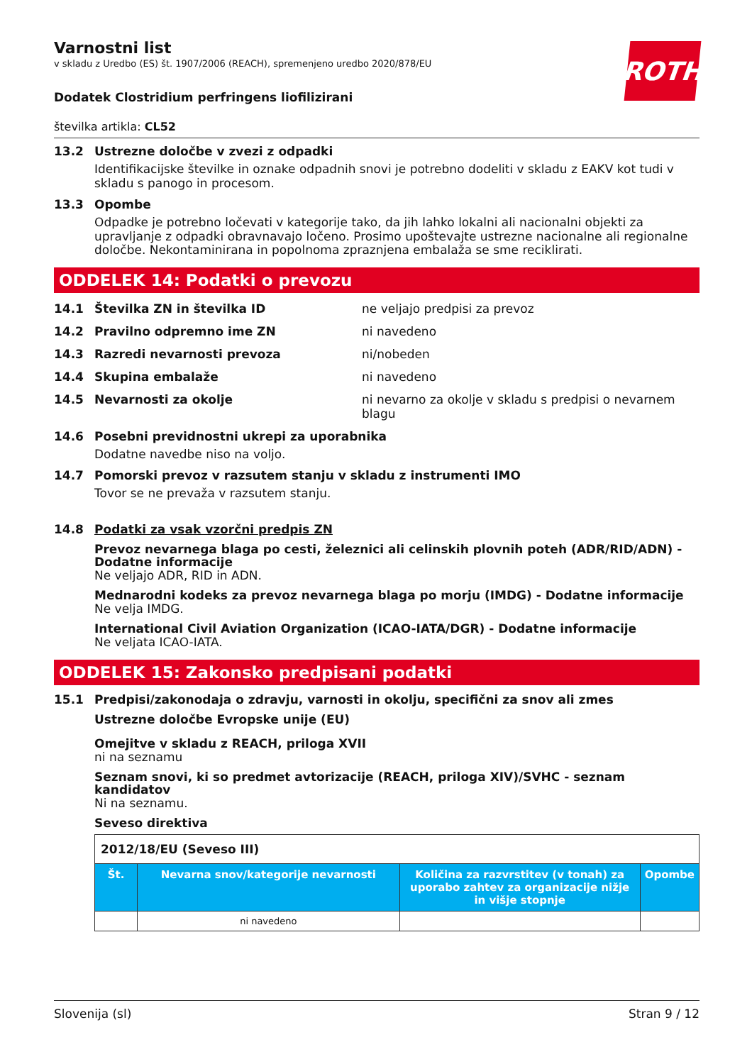ROTH
Varnostni list
v skladu z Uredbo (ES) št. 1907/2006 (REACH), spremenjeno uredbo 2020/878/EU
Dodatek Clostridium perfringens liofilizirani
številka artikla: CL52
13.2 Ustrezne določbe v zvezi z odpadki
Identifikacijske številke in oznake odpadnih snovi je potrebno dodeliti v skladu z EAKV kot tudi v skladu s panogo in procesom.
13.3 Opombe
Odpadke je potrebno ločevati v kategorije tako, da jih lahko lokalni ali nacionalni objekti za upravljanje z odpadki obravnavajo ločeno. Prosimo upoštevajte ustrezne nacionalne ali regionalne določbe. Nekontaminirana in popolnoma zpraznjena embalaža se sme reciklirati.
ODDELEK 14: Podatki o prevozu
14.1 Številka ZN in številka ID ne veljajo predpisi za prevoz
14.2 Pravilno odpremno ime ZN ni navedeno
14.3 Razredi nevarnosti prevoza ni/nobeden
14.4 Skupina embalaže ni navedeno
14.5 Nevarnosti za okolje ni nevarno za okolje v skladu s predpisi o nevarnem blagu
14.6 Posebni previdnostni ukrepi za uporabnika
Dodatne navedbe niso na voljo.
14.7 Pomorski prevoz v razsutem stanju v skladu z instrumenti IMO
Tovor se ne prevaža v razsutem stanju.
14.8 Podatki za vsak vzorčni predpis ZN
Prevoz nevarnega blaga po cesti, železnici ali celinskih plovnih poteh (ADR/RID/ADN) - Dodatne informacije
Ne veljajo ADR, RID in ADN.
Mednarodni kodeks za prevoz nevarnega blaga po morju (IMDG) - Dodatne informacije
Ne velja IMDG.
International Civil Aviation Organization (ICAO-IATA/DGR) - Dodatne informacije
Ne veljata ICAO-IATA.
ODDELEK 15: Zakonsko predpisani podatki
15.1 Predpisi/zakonodaja o zdravju, varnosti in okolju, specifični za snov ali zmes
Ustrezne določbe Evropske unije (EU)
Omejitve v skladu z REACH, priloga XVII
ni na seznamu
Seznam snovi, ki so predmet avtorizacije (REACH, priloga XIV)/SVHC - seznam kandidatov
Ni na seznamu.
Seveso direktiva
| 2012/18/EU (Seveso III) | | | |
| Št. | Nevarna snov/kategorije nevarnosti | Količina za razvrstitev (v tonah) za uporabo zahtev za organizacije nižje in višje stopnje | Opombe |
| | ni navedeno | | |
Slovenija (sl) Stran 9 / 12